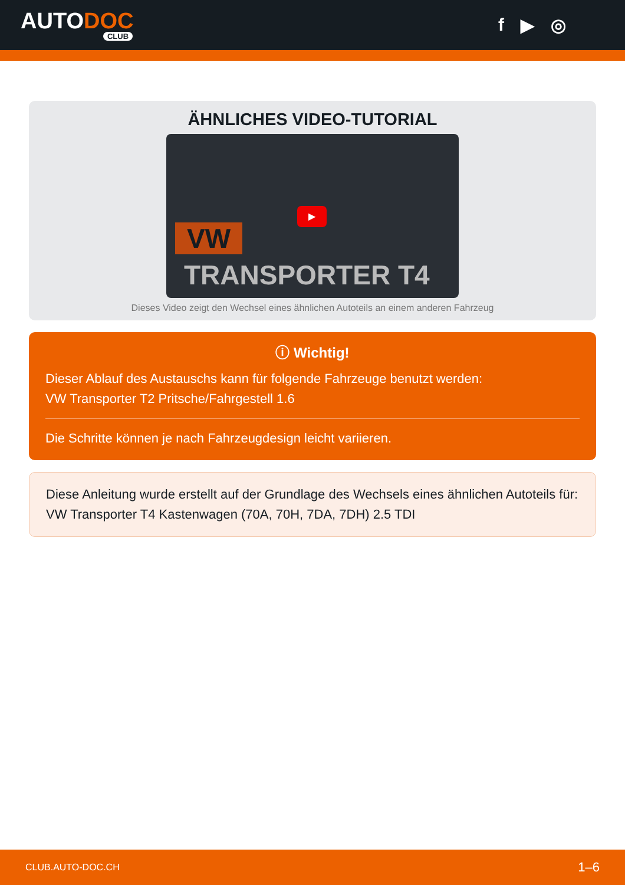AUTODOC
CLUB
f ▶ ◎
ÄHNLICHES VIDEO-TUTORIAL
VW
▶
TRANSPORTER T4
Dieses Video zeigt den Wechsel eines ähnlichen Autoteils an einem anderen Fahrzeug
ⓘ Wichtig!
Dieser Ablauf des Austauschs kann für folgende Fahrzeuge benutzt werden:
VW Transporter T2 Pritsche/Fahrgestell 1.6
Die Schritte können je nach Fahrzeugdesign leicht variieren.
Diese Anleitung wurde erstellt auf der Grundlage des Wechsels eines ähnlichen Autoteils für: VW Transporter T4 Kastenwagen (70A, 70H, 7DA, 7DH) 2.5 TDI
CLUB.AUTO-DOC.CH 1–6